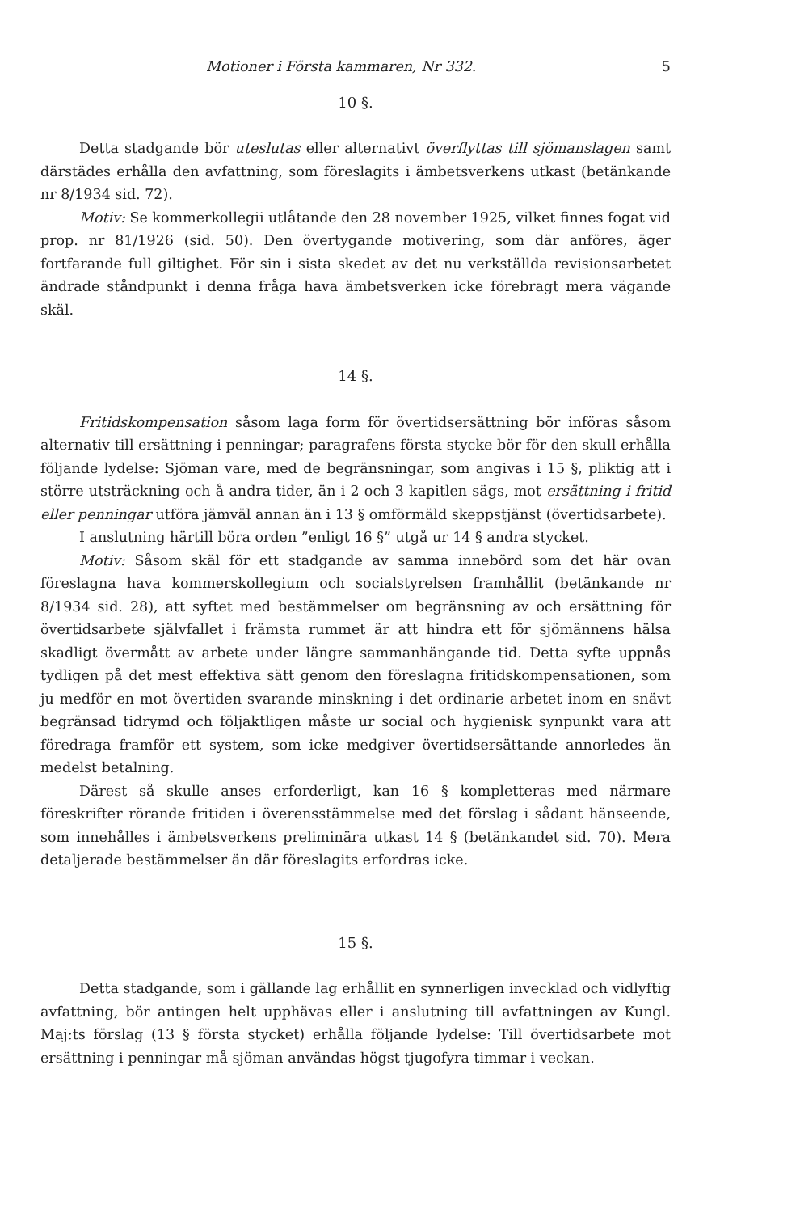Motioner i Första kammaren, Nr 332. 5
10 §.
Detta stadgande bör uteslutas eller alternativt överflyttas till sjömanslagen samt därstädes erhålla den avfattning, som föreslagits i ämbetsverkens utkast (betänkande nr 8/1934 sid. 72).
Motiv: Se kommerkollegii utlåtande den 28 november 1925, vilket finnes fogat vid prop. nr 81/1926 (sid. 50). Den övertygande motivering, som där anföres, äger fortfarande full giltighet. För sin i sista skedet av det nu verkställda revisionsarbetet ändrade ståndpunkt i denna fråga hava ämbetsverken icke förebragt mera vägande skäl.
14 §.
Fritidskompensation såsom laga form för övertidsersättning bör införas såsom alternativ till ersättning i penningar; paragrafens första stycke bör för den skull erhålla följande lydelse: Sjöman vare, med de begränsningar, som angivas i 15 §, pliktig att i större utsträckning och å andra tider, än i 2 och 3 kapitlen sägs, mot ersättning i fritid eller penningar utföra jämväl annan än i 13 § omförmäld skeppstjänst (övertidsarbete).
I anslutning härtill böra orden ”enligt 16 §” utgå ur 14 § andra stycket.
Motiv: Såsom skäl för ett stadgande av samma innebörd som det här ovan föreslagna hava kommerskollegium och socialstyrelsen framhållit (betänkande nr 8/1934 sid. 28), att syftet med bestämmelser om begränsning av och ersättning för övertidsarbete självfallet i främsta rummet är att hindra ett för sjömännens hälsa skadligt övermått av arbete under längre sammanhängande tid. Detta syfte uppnås tydligen på det mest effektiva sätt genom den föreslagna fritidskompensationen, som ju medför en mot övertiden svarande minskning i det ordinarie arbetet inom en snävt begränsad tidrymd och följaktligen måste ur social och hygienisk synpunkt vara att föredraga framför ett system, som icke medgiver övertidsersättande annorledes än medelst betalning.
Därest så skulle anses erforderligt, kan 16 § kompletteras med närmare föreskrifter rörande fritiden i överensstämmelse med det förslag i sådant hänseende, som innehålles i ämbetsverkens preliminära utkast 14 § (betänkandet sid. 70). Mera detaljerade bestämmelser än där föreslagits erfordras icke.
15 §.
Detta stadgande, som i gällande lag erhållit en synnerligen invecklad och vidlyftig avfattning, bör antingen helt upphävas eller i anslutning till avfattningen av Kungl. Maj:ts förslag (13 § första stycket) erhålla följande lydelse: Till övertidsarbete mot ersättning i penningar må sjöman användas högst tjugofyra timmar i veckan.